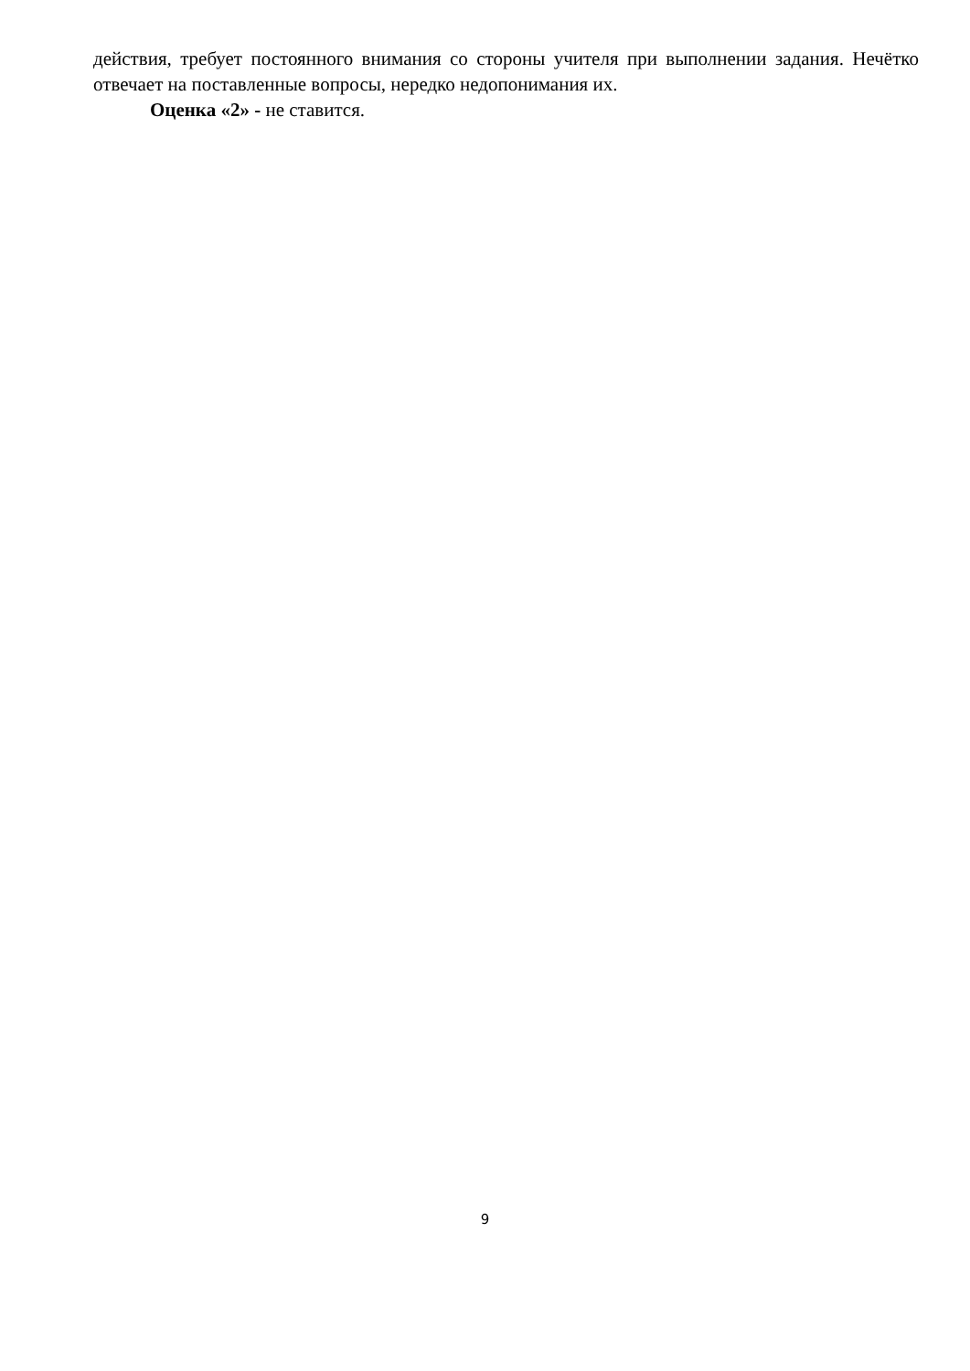действия, требует постоянного внимания со стороны учителя при выполнении задания. Нечётко отвечает на поставленные вопросы, нередко недопонимания их.
Оценка «2» - не ставится.
9